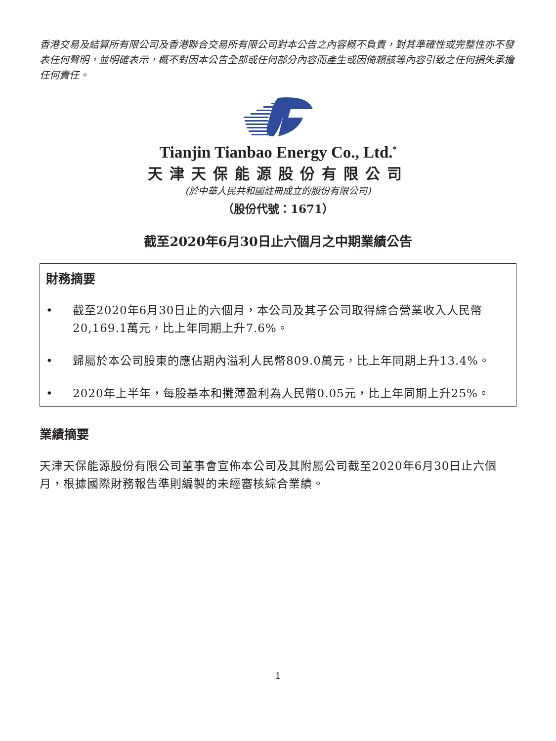香港交易及結算所有限公司及香港聯合交易所有限公司對本公告之內容概不負責，對其準確性或完整性亦不發表任何聲明，並明確表示，概不對因本公告全部或任何部分內容而產生或因倚賴該等內容引致之任何損失承擔任何責任。
Tianjin Tianbao Energy Co., Ltd.<sup>*</sup>
天津天保能源股份有限公司
(於中華人民共和國註冊成立的股份有限公司)
（股份代號：1671）
截至2020年6月30日止六個月之中期業績公告
財務摘要
• 截至2020年6月30日止的六個月，本公司及其子公司取得綜合營業收入人民幣20,169.1萬元，比上年同期上升7.6%。
• 歸屬於本公司股東的應佔期內溢利人民幣809.0萬元，比上年同期上升13.4%。
• 2020年上半年，每股基本和攤薄盈利為人民幣0.05元，比上年同期上升25%。
業績摘要
天津天保能源股份有限公司董事會宣佈本公司及其附屬公司截至2020年6月30日止六個月，根據國際財務報告準則編製的未經審核綜合業績。
1